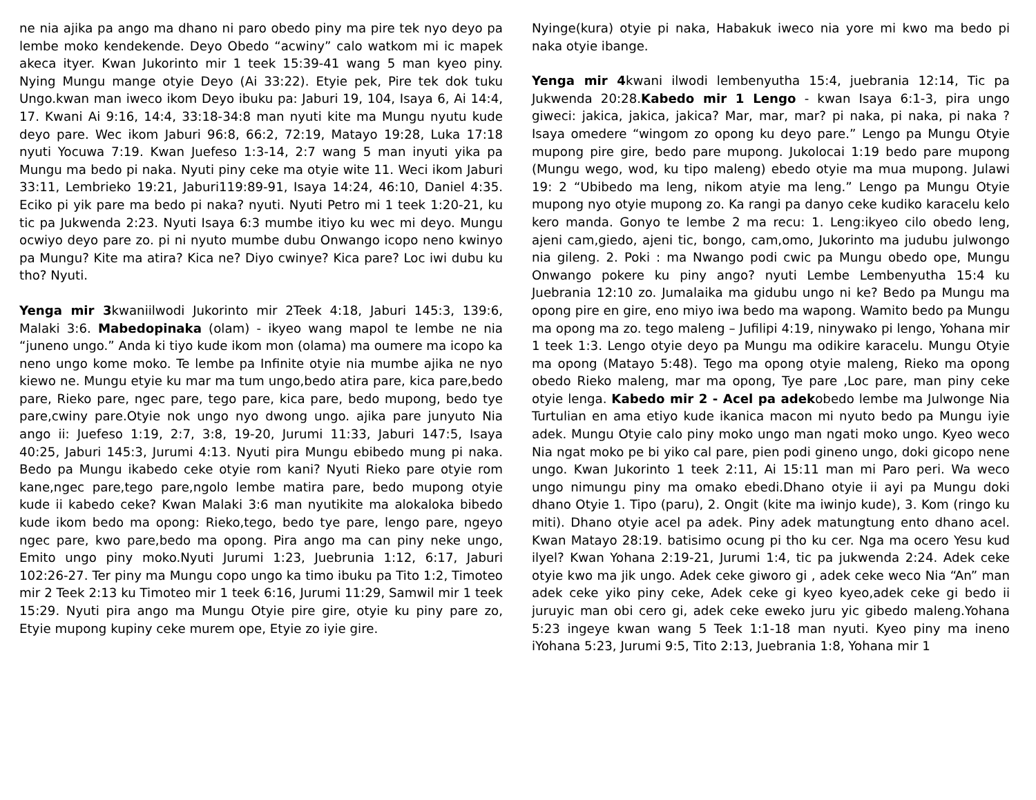ne nia ajika pa ango ma dhano ni paro obedo piny ma pire tek nyo deyo pa lembe moko kendekende. Deyo Obedo “acwiny” calo watkom mi ic mapek akeca ityer. Kwan Jukorinto mir 1 teek 15:39-41 wang 5 man kyeo piny. Nying Mungu mange otyie Deyo (Ai 33:22). Etyie pek, Pire tek dok tuku Ungo.kwan man iweco ikom Deyo ibuku pa: Jaburi 19, 104, Isaya 6, Ai 14:4, 17. Kwani Ai 9:16, 14:4, 33:18-34:8 man nyuti kite ma Mungu nyutu kude deyo pare. Wec ikom Jaburi 96:8, 66:2, 72:19, Matayo 19:28, Luka 17:18 nyuti Yocuwa 7:19. Kwan Juefeso 1:3-14, 2:7 wang 5 man inyuti yika pa Mungu ma bedo pi naka. Nyuti piny ceke ma otyie wite 11. Weci ikom Jaburi 33:11, Lembrieko 19:21, Jaburi119:89-91, Isaya 14:24, 46:10, Daniel 4:35. Eciko pi yik pare ma bedo pi naka? nyuti. Nyuti Petro mi 1 teek 1:20-21, ku tic pa Jukwenda 2:23. Nyuti Isaya 6:3 mumbe itiyo ku wec mi deyo. Mungu ocwiyo deyo pare zo. pi ni nyuto mumbe dubu Onwango icopo neno kwinyo pa Mungu? Kite ma atira? Kica ne? Diyo cwinye? Kica pare? Loc iwi dubu ku tho? Nyuti.
Yenga mir 3kwaniilwodi Jukorinto mir 2Teek 4:18, Jaburi 145:3, 139:6, Malaki 3:6. Mabedopinaka (olam) - ikyeo wang mapol te lembe ne nia “juneno ungo.” Anda ki tiyo kude ikom mon (olama) ma oumere ma icopo ka neno ungo kome moko. Te lembe pa Infinite otyie nia mumbe ajika ne nyo kiewo ne. Mungu etyie ku mar ma tum ungo,bedo atira pare, kica pare,bedo pare, Rieko pare, ngec pare, tego pare, kica pare, bedo mupong, bedo tye pare,cwiny pare.Otyie nok ungo nyo dwong ungo. ajika pare junyuto Nia ango ii: Juefeso 1:19, 2:7, 3:8, 19-20, Jurumi 11:33, Jaburi 147:5, Isaya 40:25, Jaburi 145:3, Jurumi 4:13. Nyuti pira Mungu ebibedo mung pi naka. Bedo pa Mungu ikabedo ceke otyie rom kani? Nyuti Rieko pare otyie rom kane,ngec pare,tego pare,ngolo lembe matira pare, bedo mupong otyie kude ii kabedo ceke? Kwan Malaki 3:6 man nyutikite ma alokaloka bibedo kude ikom bedo ma opong: Rieko,tego, bedo tye pare, lengo pare, ngeyo ngec pare, kwo pare,bedo ma opong. Pira ango ma can piny neke ungo, Emito ungo piny moko.Nyuti Jurumi 1:23, Juebrunia 1:12, 6:17, Jaburi 102:26-27. Ter piny ma Mungu copo ungo ka timo ibuku pa Tito 1:2, Timoteo mir 2 Teek 2:13 ku Timoteo mir 1 teek 6:16, Jurumi 11:29, Samwil mir 1 teek 15:29. Nyuti pira ango ma Mungu Otyie pire gire, otyie ku piny pare zo, Etyie mupong kupiny ceke murem ope, Etyie zo iyie gire.
Nyinge(kura) otyie pi naka, Habakuk iweco nia yore mi kwo ma bedo pi naka otyie ibange.
Yenga mir 4kwani ilwodi lembenyutha 15:4, juebrania 12:14, Tic pa Jukwenda 20:28.Kabedo mir 1 Lengo - kwan Isaya 6:1-3, pira ungo giweci: jakica, jakica, jakica? Mar, mar, mar? pi naka, pi naka, pi naka ? Isaya omedere “wingom zo opong ku deyo pare.” Lengo pa Mungu Otyie mupong pire gire, bedo pare mupong. Jukolocai 1:19 bedo pare mupong (Mungu wego, wod, ku tipo maleng) ebedo otyie ma mua mupong. Julawi 19: 2 “Ubibedo ma leng, nikom atyie ma leng.” Lengo pa Mungu Otyie mupong nyo otyie mupong zo. Ka rangi pa danyo ceke kudiko karacelu kelo kero manda. Gonyo te lembe 2 ma recu: 1. Leng:ikyeo cilo obedo leng, ajeni cam,giedo, ajeni tic, bongo, cam,omo, Jukorinto ma judubu julwongo nia gileng. 2. Poki : ma Nwango podi cwic pa Mungu obedo ope, Mungu Onwango pokere ku piny ango? nyuti Lembe Lembenyutha 15:4 ku Juebrania 12:10 zo. Jumalaika ma gidubu ungo ni ke? Bedo pa Mungu ma opong pire en gire, eno miyo iwa bedo ma wapong. Wamito bedo pa Mungu ma opong ma zo. tego maleng – Jufilipi 4:19, ninywako pi lengo, Yohana mir 1 teek 1:3. Lengo otyie deyo pa Mungu ma odikire karacelu. Mungu Otyie ma opong (Matayo 5:48). Tego ma opong otyie maleng, Rieko ma opong obedo Rieko maleng, mar ma opong, Tye pare ,Loc pare, man piny ceke otyie lenga. Kabedo mir 2 - Acel pa adekobedo lembe ma Julwonge Nia Turtulian en ama etiyo kude ikanica macon mi nyuto bedo pa Mungu iyie adek. Mungu Otyie calo piny moko ungo man ngati moko ungo. Kyeo weco Nia ngat moko pe bi yiko cal pare, pien podi gineno ungo, doki gicopo nene ungo. Kwan Jukorinto 1 teek 2:11, Ai 15:11 man mi Paro peri. Wa weco ungo nimungu piny ma omako ebedi.Dhano otyie ii ayi pa Mungu doki dhano Otyie 1. Tipo (paru), 2. Ongit (kite ma iwinjo kude), 3. Kom (ringo ku miti). Dhano otyie acel pa adek. Piny adek matungtung ento dhano acel. Kwan Matayo 28:19. batisimo ocung pi tho ku cer. Nga ma ocero Yesu kud ilyel? Kwan Yohana 2:19-21, Jurumi 1:4, tic pa jukwenda 2:24. Adek ceke otyie kwo ma jik ungo. Adek ceke giworo gi , adek ceke weco Nia “An” man adek ceke yiko piny ceke, Adek ceke gi kyeo kyeo,adek ceke gi bedo ii juruyic man obi cero gi, adek ceke eweko juru yic gibedo maleng.Yohana 5:23 ingeye kwan wang 5 Teek 1:1-18 man nyuti. Kyeo piny ma ineno iYohana 5:23, Jurumi 9:5, Tito 2:13, Juebrania 1:8, Yohana mir 1